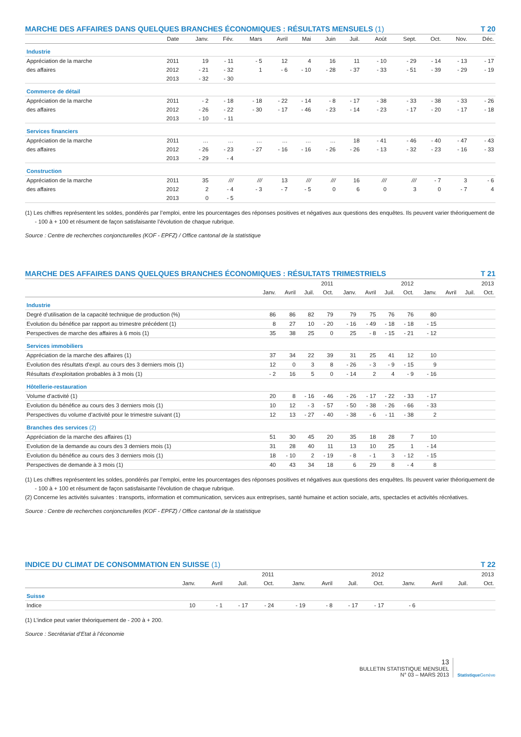MARCHE DES AFFAIRES DANS QUELQUES BRANCHES ÉCONOMIQUES : RÉSULTATS MENSUELS (1) T 20
| | Date | Janv. | Fév. | Mars | Avril | Mai | Juin | Juil. | Août | Sept. | Oct. | Nov. | Déc. |
| --- | --- | --- | --- | --- | --- | --- | --- | --- | --- | --- | --- | --- | --- |
| Industrie | | | | | | | | | | | | | |
| Appréciation de la marche | 2011 | 19 | - 11 | - 5 | 12 | 4 | 16 | 11 | - 10 | - 29 | - 14 | - 13 | - 17 |
| des affaires | 2012 | - 21 | - 32 | 1 | - 6 | - 10 | - 28 | - 37 | - 33 | - 51 | - 39 | - 29 | - 19 |
| | 2013 | - 32 | - 30 | | | | | | | | | | |
| Commerce de détail | | | | | | | | | | | | | |
| Appréciation de la marche | 2011 | - 2 | - 18 | - 18 | - 22 | - 14 | - 8 | - 17 | - 38 | - 33 | - 38 | - 33 | - 26 |
| des affaires | 2012 | - 26 | - 22 | - 30 | - 17 | - 46 | - 23 | - 14 | - 23 | - 17 | - 20 | - 17 | - 18 |
| | 2013 | - 10 | - 11 | | | | | | | | | | |
| Services financiers | | | | | | | | | | | | | |
| Appréciation de la marche | 2011 | … | … | … | … | … | … | 18 | - 41 | - 46 | - 40 | - 47 | - 43 |
| des affaires | 2012 | - 26 | - 23 | - 27 | - 16 | - 16 | - 26 | - 26 | - 13 | - 32 | - 23 | - 16 | - 33 |
| | 2013 | - 29 | - 4 | | | | | | | | | | |
| Construction | | | | | | | | | | | | | |
| Appréciation de la marche | 2011 | 35 | /// | /// | 13 | /// | /// | 16 | /// | /// | - 7 | 3 | - 6 |
| des affaires | 2012 | 2 | - 4 | - 3 | - 7 | - 5 | 0 | 6 | 0 | 3 | 0 | - 7 | 4 |
| | 2013 | 0 | - 5 | | | | | | | | | | |
(1) Les chiffres représentent les soldes, pondérés par l’emploi, entre les pourcentages des réponses positives et négatives aux questions des enquêtes. Ils peuvent varier théoriquement de - 100 à + 100 et résument de façon satisfaisante l’évolution de chaque rubrique.
Source : Centre de recherches conjoncturelles (KOF - EPFZ) / Office cantonal de la statistique
MARCHE DES AFFAIRES DANS QUELQUES BRANCHES ÉCONOMIQUES : RÉSULTATS TRIMESTRIELS T 21
| | 2011 | | | | 2012 | | | | 2013 | | | |
| --- | --- | --- | --- | --- | --- | --- | --- | --- | --- | --- | --- | --- |
| | Janv. | Avril | Juil. | Oct. | Janv. | Avril | Juil. | Oct. | Janv. | Avril | Juil. | Oct. |
| Industrie | | | | | | | | | | | | |
| Degré d’utilisation de la capacité technique de production (%) | 86 | 86 | 82 | 79 | 79 | 75 | 76 | 76 | 80 | | | |
| Evolution du bénéfice par rapport au trimestre précédent (1) | 8 | 27 | 10 | - 20 | - 16 | - 49 | - 18 | - 18 | - 15 | | | |
| Perspectives de marche des affaires à 6 mois (1) | 35 | 38 | 25 | 0 | 25 | - 8 | - 15 | - 21 | - 12 | | | |
| Services immobiliers | | | | | | | | | | | | |
| Appréciation de la marche des affaires (1) | 37 | 34 | 22 | 39 | 31 | 25 | 41 | 12 | 10 | | | |
| Evolution des résultats d’expl. au cours des 3 derniers mois (1) | 12 | 0 | 3 | 8 | - 26 | - 3 | - 9 | - 15 | 9 | | | |
| Résultats d’exploitation probables à 3 mois (1) | - 2 | 16 | 5 | 0 | - 14 | 2 | 4 | - 9 | - 16 | | | |
| Hôtellerie-restauration | | | | | | | | | | | | |
| Volume d’activité (1) | 20 | 8 | - 16 | - 46 | - 26 | - 17 | - 22 | - 33 | - 17 | | | |
| Evolution du bénéfice au cours des 3 derniers mois (1) | 10 | 12 | - 3 | - 57 | - 50 | - 38 | - 26 | - 66 | - 33 | | | |
| Perspectives du volume d’activité pour le trimestre suivant (1) | 12 | 13 | - 27 | - 40 | - 38 | - 6 | - 11 | - 38 | 2 | | | |
| Branches des services (2) | | | | | | | | | | | | |
| Appréciation de la marche des affaires (1) | 51 | 30 | 45 | 20 | 35 | 18 | 28 | 7 | 10 | | | |
| Evolution de la demande au cours des 3 derniers mois (1) | 31 | 28 | 40 | 11 | 13 | 10 | 25 | 1 | - 14 | | | |
| Evolution du bénéfice au cours des 3 derniers mois (1) | 18 | - 10 | 2 | - 19 | - 8 | - 1 | 3 | - 12 | - 15 | | | |
| Perspectives de demande à 3 mois (1) | 40 | 43 | 34 | 18 | 6 | 29 | 8 | - 4 | 8 | | | |
(1) Les chiffres représentent les soldes, pondérés par l’emploi, entre les pourcentages des réponses positives et négatives aux questions des enquêtes. Ils peuvent varier théoriquement de - 100 à + 100 et résument de façon satisfaisante l’évolution de chaque rubrique.
(2) Concerne les activités suivantes : transports, information et communication, services aux entreprises, santé humaine et action sociale, arts, spectacles et activités récréatives.
Source : Centre de recherches conjoncturelles (KOF - EPFZ) / Office cantonal de la statistique
INDICE DU CLIMAT DE CONSOMMATION EN SUISSE (1) T 22
| | 2011 | | | | 2012 | | | | 2013 | | | |
| --- | --- | --- | --- | --- | --- | --- | --- | --- | --- | --- | --- | --- |
| | Janv. | Avril | Juil. | Oct. | Janv. | Avril | Juil. | Oct. | Janv. | Avril | Juil. | Oct. |
| Suisse | | | | | | | | | | | | |
| Indice | 10 | - 1 | - 17 | - 24 | - 19 | - 8 | - 17 | - 17 | - 6 | | | |
(1) L’indice peut varier théoriquement de - 200 à + 200.
Source : Secrétariat d’Etat à l’économie
13
BULLETIN STATISTIQUE MENSUEL
N° 03 – MARS 2013
Statistique Genève